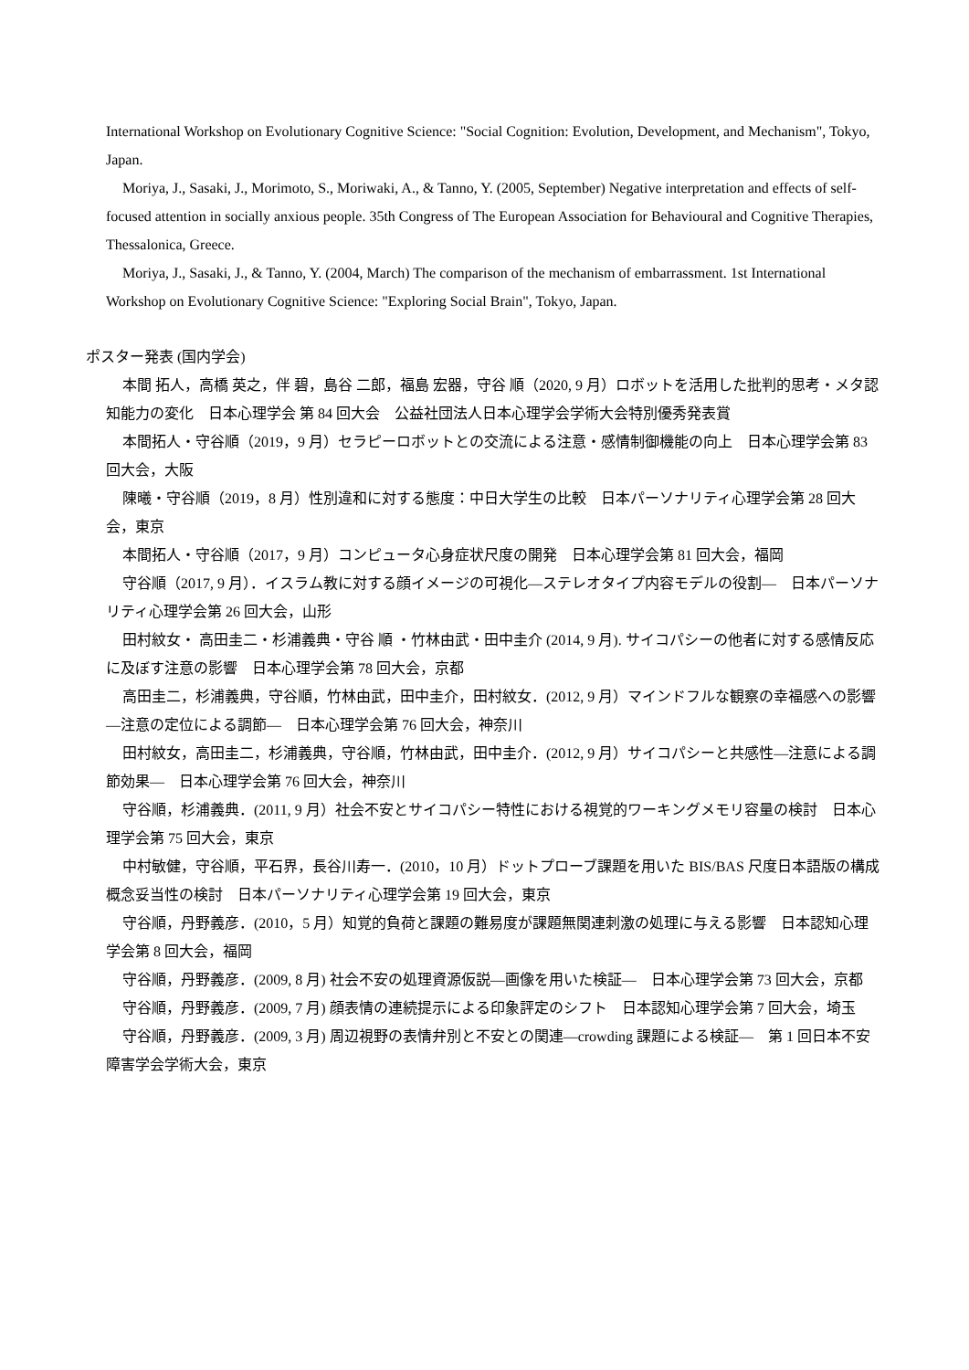International Workshop on Evolutionary Cognitive Science: "Social Cognition: Evolution, Development, and Mechanism", Tokyo, Japan.
Moriya, J., Sasaki, J., Morimoto, S., Moriwaki, A., & Tanno, Y. (2005, September) Negative interpretation and effects of self-focused attention in socially anxious people. 35th Congress of The European Association for Behavioural and Cognitive Therapies, Thessalonica, Greece.
Moriya, J., Sasaki, J., & Tanno, Y. (2004, March) The comparison of the mechanism of embarrassment. 1st International Workshop on Evolutionary Cognitive Science: "Exploring Social Brain", Tokyo, Japan.
ポスター発表 (国内学会)
本間 拓人，高橋 英之，伴 碧，島谷 二郎，福島 宏器，守谷 順（2020, 9 月）ロボットを活用した批判的思考・メタ認知能力の変化　日本心理学会 第 84 回大会　公益社団法人日本心理学会学術大会特別優秀発表賞
本間拓人・守谷順（2019，9 月）セラピーロボットとの交流による注意・感情制御機能の向上　日本心理学会第 83 回大会，大阪
陳曦・守谷順（2019，8 月）性別違和に対する態度：中日大学生の比較　日本パーソナリティ心理学会第 28 回大会，東京
本間拓人・守谷順（2017，9 月）コンピュータ心身症状尺度の開発　日本心理学会第 81 回大会，福岡
守谷順（2017, 9 月）．イスラム教に対する顔イメージの可視化―ステレオタイプ内容モデルの役割―　日本パーソナリティ心理学会第 26 回大会，山形
田村紋女・ 高田圭二・杉浦義典・守谷 順 ・竹林由武・田中圭介 (2014, 9 月). サイコパシーの他者に対する感情反応に及ぼす注意の影響　日本心理学会第 78 回大会，京都
高田圭二，杉浦義典，守谷順，竹林由武，田中圭介，田村紋女．(2012, 9 月）マインドフルな観察の幸福感への影響―注意の定位による調節―　日本心理学会第 76 回大会，神奈川
田村紋女，高田圭二，杉浦義典，守谷順，竹林由武，田中圭介．(2012, 9 月）サイコパシーと共感性―注意による調節効果―　日本心理学会第 76 回大会，神奈川
守谷順，杉浦義典．(2011, 9 月）社会不安とサイコパシー特性における視覚的ワーキングメモリ容量の検討　日本心理学会第 75 回大会，東京
中村敏健，守谷順，平石界，長谷川寿一．(2010，10 月）ドットプローブ課題を用いた BIS/BAS 尺度日本語版の構成概念妥当性の検討　日本パーソナリティ心理学会第 19 回大会，東京
守谷順，丹野義彦．(2010，5 月）知覚的負荷と課題の難易度が課題無関連刺激の処理に与える影響　日本認知心理学会第 8 回大会，福岡
守谷順，丹野義彦．(2009, 8 月) 社会不安の処理資源仮説―画像を用いた検証―　日本心理学会第 73 回大会，京都
守谷順，丹野義彦．(2009, 7 月) 顔表情の連続提示による印象評定のシフト　日本認知心理学会第 7 回大会，埼玉
守谷順，丹野義彦．(2009, 3 月) 周辺視野の表情弁別と不安との関連―crowding 課題による検証―　第 1 回日本不安障害学会学術大会，東京